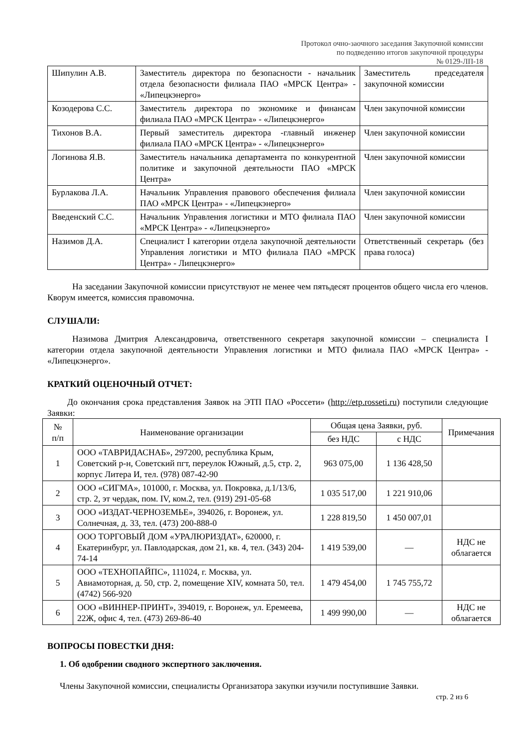Протокол очно-заочного заседания Закупочной комиссии
по подведению итогов закупочной процедуры
№ 0129-ЛП-18
| Шипулин А.В. | Заместитель директора по безопасности - начальник отдела безопасности филиала ПАО «МРСК Центра» - «Липецкэнерго» | Заместитель председателя закупочной комиссии |
| Козодерова С.С. | Заместитель директора по экономике и финансам филиала ПАО «МРСК Центра» - «Липецкэнерго» | Член закупочной комиссии |
| Тихонов В.А. | Первый заместитель директора -главный инженер филиала ПАО «МРСК Центра» - «Липецкэнерго» | Член закупочной комиссии |
| Логинова Я.В. | Заместитель начальника департамента по конкурентной политике и закупочной деятельности ПАО «МРСК Центра» | Член закупочной комиссии |
| Бурлакова Л.А. | Начальник Управления правового обеспечения филиала ПАО «МРСК Центра» - «Липецкэнерго» | Член закупочной комиссии |
| Введенский С.С. | Начальник Управления логистики и МТО филиала ПАО «МРСК Центра» - «Липецкэнерго» | Член закупочной комиссии |
| Назимов Д.А. | Специалист I категории отдела закупочной деятельности Управления логистики и МТО филиала ПАО «МРСК Центра» - Липецкэнерго» | Ответственный секретарь (без права голоса) |
На заседании Закупочной комиссии присутствуют не менее чем пятьдесят процентов общего числа его членов. Кворум имеется, комиссия правомочна.
СЛУШАЛИ:
Назимова Дмитрия Александровича, ответственного секретаря закупочной комиссии – специалиста I категории отдела закупочной деятельности Управления логистики и МТО филиала ПАО «МРСК Центра» - «Липецкэнерго».
КРАТКИЙ ОЦЕНОЧНЫЙ ОТЧЕТ:
До окончания срока представления Заявок на ЭТП ПАО «Россети» (http://etp.rosseti.ru) поступили следующие Заявки:
| № п/п | Наименование организации | Общая цена Заявки, руб. | | Примечания |
| --- | --- | --- | --- | --- |
| | | без НДС | с НДС | |
| 1 | ООО «ТАВРИДАСНАБ», 297200, республика Крым, Советский р-н, Советский пгт, переулок Южный, д.5, стр. 2, корпус Литера И, тел. (978) 087-42-90 | 963 075,00 | 1 136 428,50 | |
| 2 | ООО «СИГМА», 101000, г. Москва, ул. Покровка, д.1/13/6, стр. 2, эт чердак, пом. IV, ком.2, тел. (919) 291-05-68 | 1 035 517,00 | 1 221 910,06 | |
| 3 | ООО «ИЗДАТ-ЧЕРНОЗЕМЬЕ», 394026, г. Воронеж, ул. Солнечная, д. 33, тел. (473) 200-888-0 | 1 228 819,50 | 1 450 007,01 | |
| 4 | ООО ТОРГОВЫЙ ДОМ «УРАЛЮРИЗДАТ», 620000, г. Екатеринбург, ул. Павлодарская, дом 21, кв. 4, тел. (343) 204-74-14 | 1 419 539,00 | — | НДС не облагается |
| 5 | ООО «ТЕХНОПАЙПС», 111024, г. Москва, ул. Авиамоторная, д. 50, стр. 2, помещение XIV, комната 50, тел. (4742) 566-920 | 1 479 454,00 | 1 745 755,72 | |
| 6 | ООО «ВИННЕР-ПРИНТ», 394019, г. Воронеж, ул. Еремеева, 22Ж, офис 4, тел. (473) 269-86-40 | 1 499 990,00 | — | НДС не облагается |
ВОПРОСЫ ПОВЕСТКИ ДНЯ:
1. Об одобрении сводного экспертного заключения.
Члены Закупочной комиссии, специалисты Организатора закупки изучили поступившие Заявки.
стр. 2 из 6